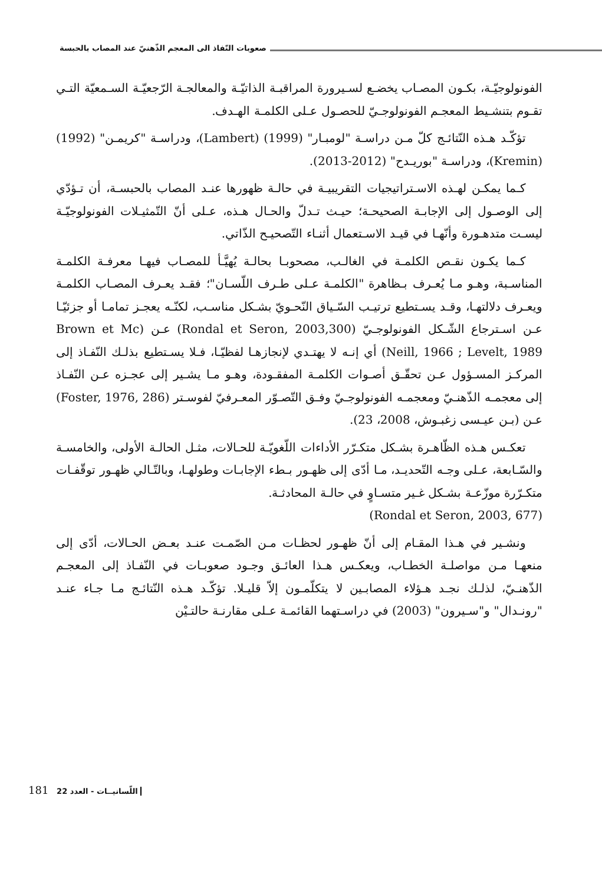صعوبات النّفاذ الى المعجم الذّهنيّ عند المصاب بالحبسة
الفونولوجيّـة، بكـون المصـاب يخضـع لسـيرورة المراقبـة الذاتيّـة والمعالجـة الرّجعيّـة السـمعيّة التـي تقـوم بتنشـيط المعجـم الفونولوجـيّ للحصـول عـلى الكلمـة الهـدف.
تؤكّـد هـذه النّتائـج كلّ مـن دراسـة "لومبـار" (1999) (Lambert)، ودراسـة "كريمـن" (1992) (Kremin)، ودراسـة "بوريـدح" (2012-2013).
كـما يمكـن لهـذه الاسـتراتيجيات التقريبيـة في حالـة ظهورها عنـد المصاب بالحبسـة، أن تـؤدّي إلى الوصـول إلى الإجابـة الصحيحـة؛ حيـث تـدلّ والحـال هـذه، عـلى أنّ التّمثيـلات الفونولوجيّـة ليسـت متدهـورة وأنّهـا في قيـد الاسـتعمال أثنـاء التّصحيـح الذّاتي.
كـما يكـون نقـص الكلمـة في الغالـب، مصحوبـا بحالـة يُهيَّـأ للمصـاب فيهـا معرفـة الكلمـة المناسـبة، وهـو مـا يُعـرف بـظاهرة "الكلمـة عـلى طـرف اللّسـان"؛ فقـد يعـرف المصـاب الكلمـة ويعـرف دلالتهـا، وقـد يسـتطيع ترتيـب السّـياق النّحـويّ بشـكل مناسـب، لكنّـه يعجـز تمامـا أو جزئيّـا عـن اسـترجاع الشّـكل الفونولوجـيّ (Rondal et Seron, 2003,300) عـن (Brown et Mc Neill, 1966 ; Levelt, 1989) أي إنـه لا يهتـدي لإنجازهـا لفظيّـا، فـلا يسـتطيع بذلـك النّفـاذ إلى المركـز المسـؤول عـن تحقّـق أصـوات الكلمـة المفقـودة، وهـو مـا يشـير إلى عجـزه عـن النّفـاذ إلى معجمـه الذّهنـيّ ومعجمـه الفونولوجـيّ وفـق التّصـوّر المعـرفيّ لفوسـتر (Foster, 1976, 286) عـن (بـن عيـسى زغبـوش، 2008، 23).
تعكـس هـذه الظّاهـرة بشـكل متكـرّر الأداءات اللّغويّـة للحـالات، مثـل الحالـة الأولى، والخامسـة والسّـابعة، عـلى وجـه التّحديـد، مـا أدّى إلى ظهـور بـطء الإجابـات وطولهـا، وبالتّـالي ظهـور توقّفـات متكـرّرة موزّعـة بشـكل غـير متسـاوٍ في حالـة المحادثـة.
(Rondal et Seron, 2003, 677)
ونشـير في هـذا المقـام إلى أنّ ظهـور لحظـات مـن الصّمـت عنـد بعـض الحـالات، أدّى إلى منعهـا مـن مواصلـة الخطـاب، ويعكـس هـذا العائـق وجـود صعوبـات في النّفـاذ إلى المعجـم الذّهنـيّ، لذلـك نجـد هـؤلاء المصابـين لا يتكلّمـون إلاّ قليـلا. تؤكّـد هـذه النّتائـج مـا جـاء عنـد "رونـدال" و"سـيرون" (2003) في دراسـتهما القائمـة عـلى مقارنـة حالتـيْن
181 اللّسانيــات - العدد 22